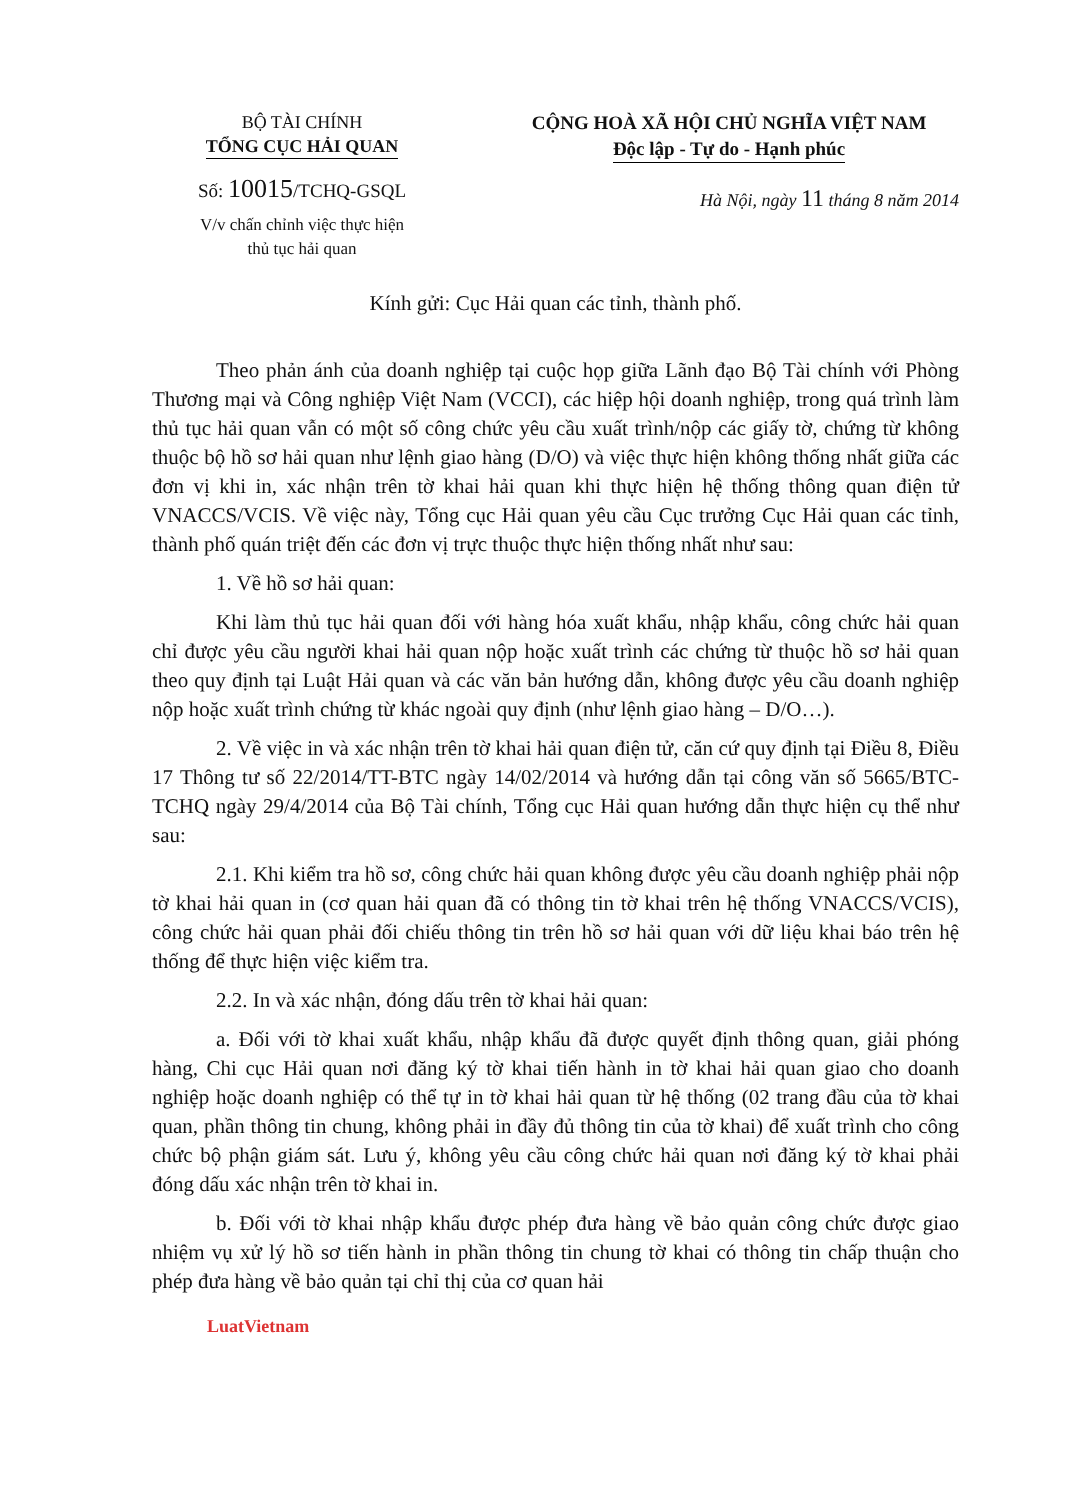BỘ TÀI CHÍNH
TỔNG CỤC HẢI QUAN
Số: 10015/TCHQ-GSQL
V/v chấn chỉnh việc thực hiện
thủ tục hải quan
CỘNG HOÀ XÃ HỘI CHỦ NGHĨA VIỆT NAM
Độc lập - Tự do - Hạnh phúc
Hà Nội, ngày 11 tháng 8 năm 2014
Kính gửi: Cục Hải quan các tỉnh, thành phố.
Theo phản ánh của doanh nghiệp tại cuộc họp giữa Lãnh đạo Bộ Tài chính với Phòng Thương mại và Công nghiệp Việt Nam (VCCI), các hiệp hội doanh nghiệp, trong quá trình làm thủ tục hải quan vẫn có một số công chức yêu cầu xuất trình/nộp các giấy tờ, chứng từ không thuộc bộ hồ sơ hải quan như lệnh giao hàng (D/O) và việc thực hiện không thống nhất giữa các đơn vị khi in, xác nhận trên tờ khai hải quan khi thực hiện hệ thống thông quan điện tử VNACCS/VCIS. Về việc này, Tổng cục Hải quan yêu cầu Cục trưởng Cục Hải quan các tỉnh, thành phố quán triệt đến các đơn vị trực thuộc thực hiện thống nhất như sau:
1. Về hồ sơ hải quan:
Khi làm thủ tục hải quan đối với hàng hóa xuất khẩu, nhập khẩu, công chức hải quan chỉ được yêu cầu người khai hải quan nộp hoặc xuất trình các chứng từ thuộc hồ sơ hải quan theo quy định tại Luật Hải quan và các văn bản hướng dẫn, không được yêu cầu doanh nghiệp nộp hoặc xuất trình chứng từ khác ngoài quy định (như lệnh giao hàng – D/O…).
2. Về việc in và xác nhận trên tờ khai hải quan điện tử, căn cứ quy định tại Điều 8, Điều 17 Thông tư số 22/2014/TT-BTC ngày 14/02/2014 và hướng dẫn tại công văn số 5665/BTC-TCHQ ngày 29/4/2014 của Bộ Tài chính, Tổng cục Hải quan hướng dẫn thực hiện cụ thể như sau:
2.1. Khi kiểm tra hồ sơ, công chức hải quan không được yêu cầu doanh nghiệp phải nộp tờ khai hải quan in (cơ quan hải quan đã có thông tin tờ khai trên hệ thống VNACCS/VCIS), công chức hải quan phải đối chiếu thông tin trên hồ sơ hải quan với dữ liệu khai báo trên hệ thống để thực hiện việc kiểm tra.
2.2. In và xác nhận, đóng dấu trên tờ khai hải quan:
a. Đối với tờ khai xuất khẩu, nhập khẩu đã được quyết định thông quan, giải phóng hàng, Chi cục Hải quan nơi đăng ký tờ khai tiến hành in tờ khai hải quan giao cho doanh nghiệp hoặc doanh nghiệp có thể tự in tờ khai hải quan từ hệ thống (02 trang đầu của tờ khai quan, phần thông tin chung, không phải in đầy đủ thông tin của tờ khai) để xuất trình cho công chức bộ phận giám sát. Lưu ý, không yêu cầu công chức hải quan nơi đăng ký tờ khai phải đóng dấu xác nhận trên tờ khai in.
b. Đối với tờ khai nhập khẩu được phép đưa hàng về bảo quản công chức được giao nhiệm vụ xử lý hồ sơ tiến hành in phần thông tin chung tờ khai có thông tin chấp thuận cho phép đưa hàng về bảo quản tại chỉ thị của cơ quan hải
LuatVietnam